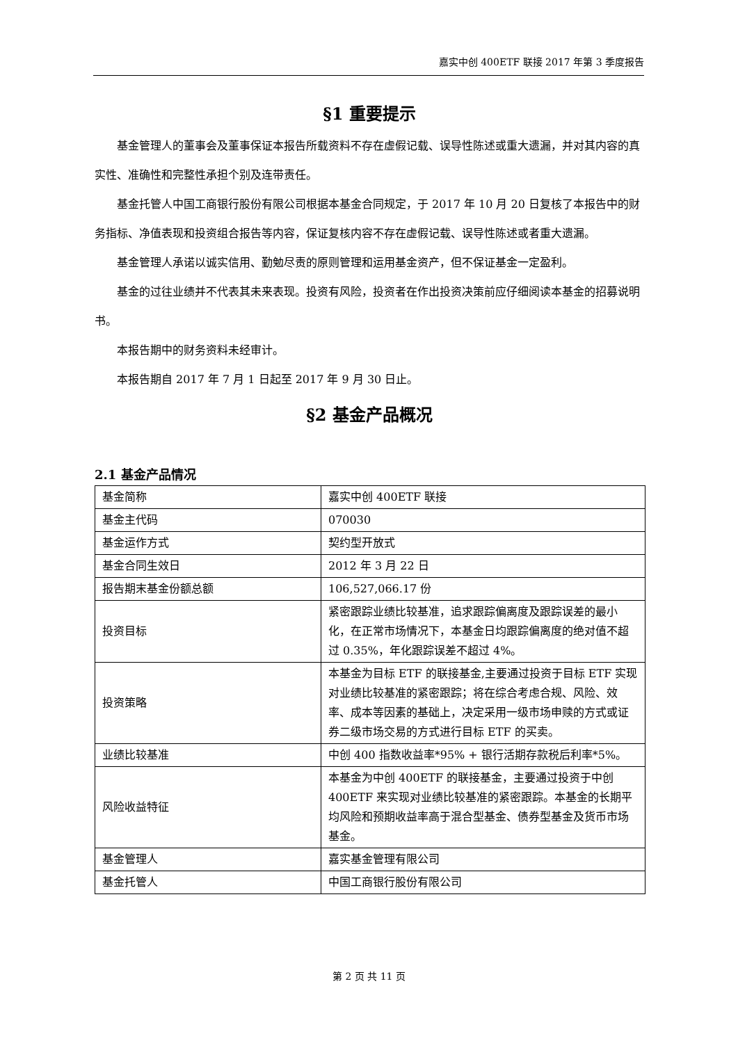嘉实中创 400ETF 联接 2017 年第 3 季度报告
§1 重要提示
基金管理人的董事会及董事保证本报告所载资料不存在虚假记载、误导性陈述或重大遗漏，并对其内容的真实性、准确性和完整性承担个别及连带责任。
基金托管人中国工商银行股份有限公司根据本基金合同规定，于 2017 年 10 月 20 日复核了本报告中的财务指标、净值表现和投资组合报告等内容，保证复核内容不存在虚假记载、误导性陈述或者重大遗漏。
基金管理人承诺以诚实信用、勤勉尽责的原则管理和运用基金资产，但不保证基金一定盈利。
基金的过往业绩并不代表其未来表现。投资有风险，投资者在作出投资决策前应仔细阅读本基金的招募说明书。
本报告期中的财务资料未经审计。
本报告期自 2017 年 7 月 1 日起至 2017 年 9 月 30 日止。
§2 基金产品概况
2.1 基金产品情况
| 基金简称 | 嘉实中创 400ETF 联接 |
| 基金主代码 | 070030 |
| 基金运作方式 | 契约型开放式 |
| 基金合同生效日 | 2012 年 3 月 22 日 |
| 报告期末基金份额总额 | 106,527,066.17 份 |
| 投资目标 | 紧密跟踪业绩比较基准，追求跟踪偏离度及跟踪误差的最小化，在正常市场情况下，本基金日均跟踪偏离度的绝对值不超过 0.35%，年化跟踪误差不超过 4%。 |
| 投资策略 | 本基金为目标 ETF 的联接基金,主要通过投资于目标 ETF 实现对业绩比较基准的紧密跟踪；将在综合考虑合规、风险、效率、成本等因素的基础上，决定采用一级市场申赎的方式或证券二级市场交易的方式进行目标 ETF 的买卖。 |
| 业绩比较基准 | 中创 400 指数收益率*95% + 银行活期存款税后利率*5%。 |
| 风险收益特征 | 本基金为中创 400ETF 的联接基金，主要通过投资于中创 400ETF 来实现对业绩比较基准的紧密跟踪。本基金的长期平均风险和预期收益率高于混合型基金、债券型基金及货币市场基金。 |
| 基金管理人 | 嘉实基金管理有限公司 |
| 基金托管人 | 中国工商银行股份有限公司 |
第 2 页 共 11 页